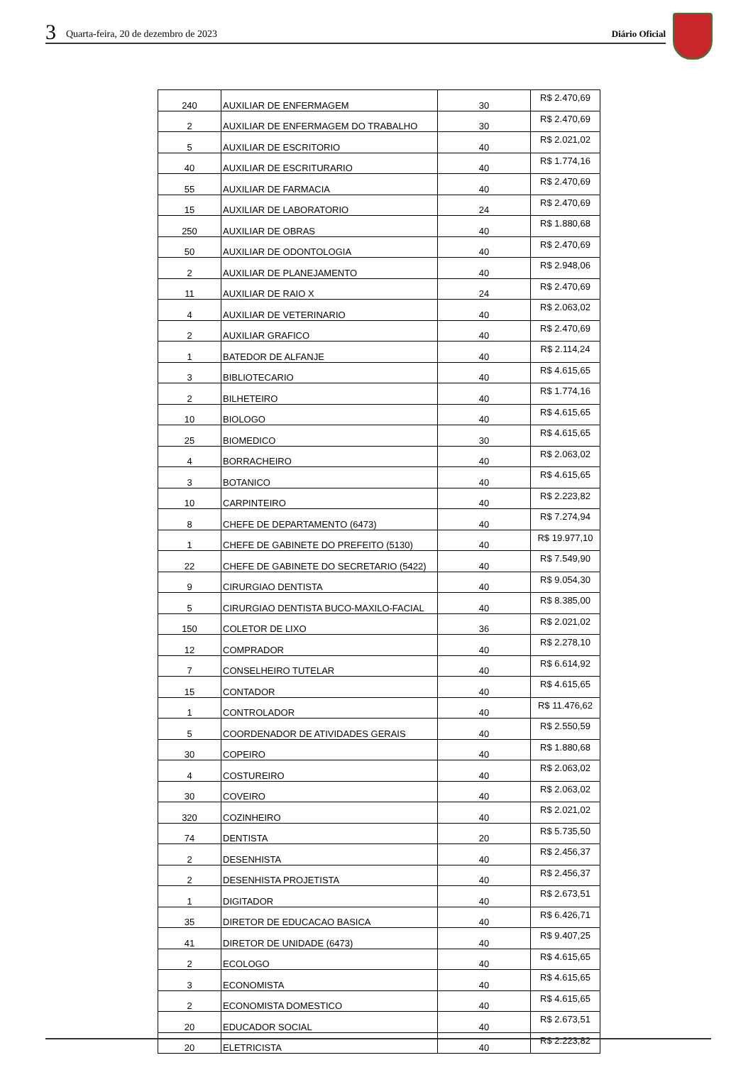3 Quarta-feira, 20 de dezembro de 2023 Diário Oficial
| 240 | AUXILIAR DE ENFERMAGEM | 30 | R$ 2.470,69 |
| 2 | AUXILIAR DE ENFERMAGEM DO TRABALHO | 30 | R$ 2.470,69 |
| 5 | AUXILIAR DE ESCRITORIO | 40 | R$ 2.021,02 |
| 40 | AUXILIAR DE ESCRITURARIO | 40 | R$ 1.774,16 |
| 55 | AUXILIAR DE FARMACIA | 40 | R$ 2.470,69 |
| 15 | AUXILIAR DE LABORATORIO | 24 | R$ 2.470,69 |
| 250 | AUXILIAR DE OBRAS | 40 | R$ 1.880,68 |
| 50 | AUXILIAR DE ODONTOLOGIA | 40 | R$ 2.470,69 |
| 2 | AUXILIAR DE PLANEJAMENTO | 40 | R$ 2.948,06 |
| 11 | AUXILIAR DE RAIO X | 24 | R$ 2.470,69 |
| 4 | AUXILIAR DE VETERINARIO | 40 | R$ 2.063,02 |
| 2 | AUXILIAR GRAFICO | 40 | R$ 2.470,69 |
| 1 | BATEDOR DE ALFANJE | 40 | R$ 2.114,24 |
| 3 | BIBLIOTECARIO | 40 | R$ 4.615,65 |
| 2 | BILHETEIRO | 40 | R$ 1.774,16 |
| 10 | BIOLOGO | 40 | R$ 4.615,65 |
| 25 | BIOMEDICO | 30 | R$ 4.615,65 |
| 4 | BORRACHEIRO | 40 | R$ 2.063,02 |
| 3 | BOTANICO | 40 | R$ 4.615,65 |
| 10 | CARPINTEIRO | 40 | R$ 2.223,82 |
| 8 | CHEFE DE DEPARTAMENTO (6473) | 40 | R$ 7.274,94 |
| 1 | CHEFE DE GABINETE DO PREFEITO (5130) | 40 | R$ 19.977,10 |
| 22 | CHEFE DE GABINETE DO SECRETARIO (5422) | 40 | R$ 7.549,90 |
| 9 | CIRURGIAO DENTISTA | 40 | R$ 9.054,30 |
| 5 | CIRURGIAO DENTISTA BUCO-MAXILO-FACIAL | 40 | R$ 8.385,00 |
| 150 | COLETOR DE LIXO | 36 | R$ 2.021,02 |
| 12 | COMPRADOR | 40 | R$ 2.278,10 |
| 7 | CONSELHEIRO TUTELAR | 40 | R$ 6.614,92 |
| 15 | CONTADOR | 40 | R$ 4.615,65 |
| 1 | CONTROLADOR | 40 | R$ 11.476,62 |
| 5 | COORDENADOR DE ATIVIDADES GERAIS | 40 | R$ 2.550,59 |
| 30 | COPEIRO | 40 | R$ 1.880,68 |
| 4 | COSTUREIRO | 40 | R$ 2.063,02 |
| 30 | COVEIRO | 40 | R$ 2.063,02 |
| 320 | COZINHEIRO | 40 | R$ 2.021,02 |
| 74 | DENTISTA | 20 | R$ 5.735,50 |
| 2 | DESENHISTA | 40 | R$ 2.456,37 |
| 2 | DESENHISTA PROJETISTA | 40 | R$ 2.456,37 |
| 1 | DIGITADOR | 40 | R$ 2.673,51 |
| 35 | DIRETOR DE EDUCACAO BASICA | 40 | R$ 6.426,71 |
| 41 | DIRETOR DE UNIDADE (6473) | 40 | R$ 9.407,25 |
| 2 | ECOLOGO | 40 | R$ 4.615,65 |
| 3 | ECONOMISTA | 40 | R$ 4.615,65 |
| 2 | ECONOMISTA DOMESTICO | 40 | R$ 4.615,65 |
| 20 | EDUCADOR SOCIAL | 40 | R$ 2.673,51 |
| 20 | ELETRICISTA | 40 | R$ 2.223,82 |